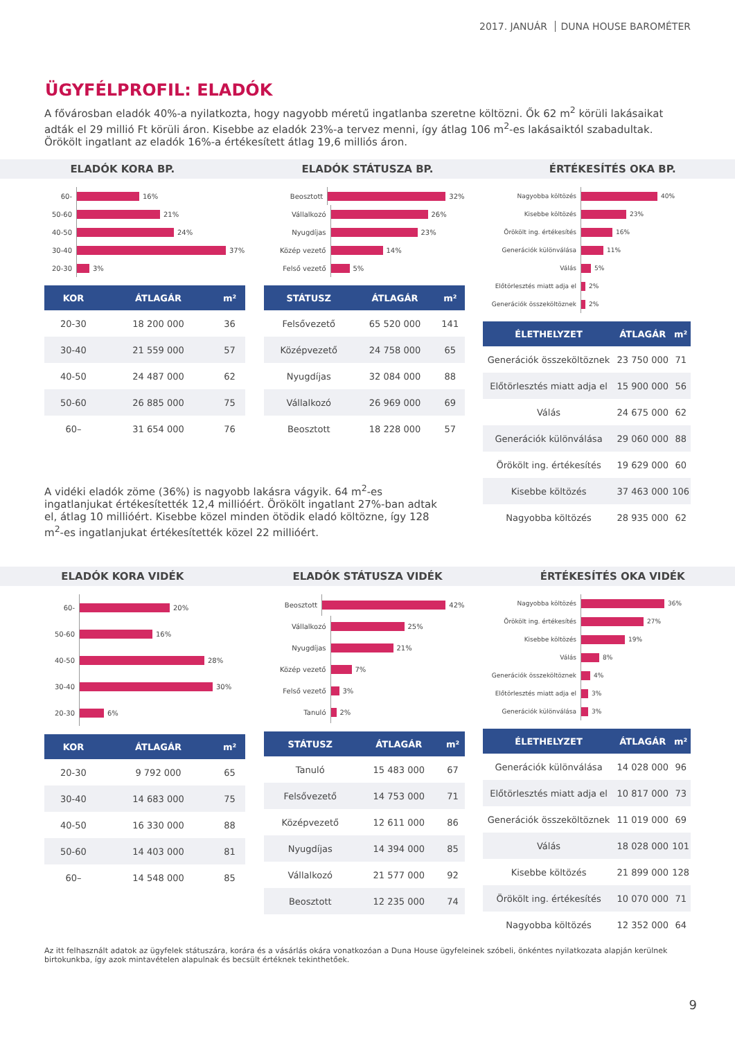2017. JANUÁR DUNA HOUSE BAROMÉTER
ÜGYFÉLPROFIL: ELADÓK
A fővárosban eladók 40%-a nyilatkozta, hogy nagyobb méretű ingatlanba szeretne költözni. Ők 62 m<sup>2</sup> körüli lakásaikat adták el 29 millió Ft körüli áron. Kisebbe az eladók 23%-a tervez menni, így átlag 106 m<sup>2</sup>-es lakásaiktól szabadultak. Örökölt ingatlant az eladók 16%-a értékesített átlag 19,6 milliós áron.
ELADÓK KORA BP. ELADÓK STÁTUSZA BP. ÉRTÉKESÍTÉS OKA BP.
60- 16%
50-60 21%
40-50 24%
30-40 37%
20-30 3%
| KOR | ÁTLAGÁR | m² |
| --- | --- | --- |
| 20-30 | 18 200 000 | 36 |
| 30-40 | 21 559 000 | 57 |
| 40-50 | 24 487 000 | 62 |
| 50-60 | 26 885 000 | 75 |
| 60– | 31 654 000 | 76 |
Beosztott 32%
Vállalkozó 26%
Nyugdíjas 23%
Közép vezető 14%
Felső vezető 5%
| STÁTUSZ | ÁTLAGÁR | m² |
| --- | --- | --- |
| Felsővezető | 65 520 000 | 141 |
| Középvezető | 24 758 000 | 65 |
| Nyugdíjas | 32 084 000 | 88 |
| Vállalkozó | 26 969 000 | 69 |
| Beosztott | 18 228 000 | 57 |
Nagyobba költözés 40%
Kisebbe költözés 23%
Örökölt ing. értékesítés 16%
Generációk különválása 11%
Válás 5%
Előtörlesztés miatt adja el 2%
Generációk összeköltöznek 2%
| ÉLETHELYZET | ÁTLAGÁR | m² |
| --- | --- | --- |
| Generációk összeköltöznek | 23 750 000 | 71 |
| Előtörlesztés miatt adja el | 15 900 000 | 56 |
| Válás | 24 675 000 | 62 |
| Generációk különválása | 29 060 000 | 88 |
| Örökölt ing. értékesítés | 19 629 000 | 60 |
| Kisebbe költözés | 37 463 000 | 106 |
| Nagyobba költözés | 28 935 000 | 62 |
A vidéki eladók zöme (36%) is nagyobb lakásra vágyik. 64 m<sup>2</sup>-es ingatlanjukat értékesítették 12,4 millióért. Örökölt ingatlant 27%-ban adtak el, átlag 10 millióért. Kisebbe közel minden ötödik eladó költözne, így 128 m<sup>2</sup>-es ingatlanjukat értékesítették közel 22 millióért.
ELADÓK KORA VIDÉK ELADÓK STÁTUSZA VIDÉK ÉRTÉKESÍTÉS OKA VIDÉK
60- 20%
50-60 16%
40-50 28%
30-40 30%
20-30 6%
| KOR | ÁTLAGÁR | m² |
| --- | --- | --- |
| 20-30 | 9 792 000 | 65 |
| 30-40 | 14 683 000 | 75 |
| 40-50 | 16 330 000 | 88 |
| 50-60 | 14 403 000 | 81 |
| 60– | 14 548 000 | 85 |
Beosztott 42%
Vállalkozó 25%
Nyugdíjas 21%
Közép vezető 7%
Felső vezető 3%
Tanuló 2%
| STÁTUSZ | ÁTLAGÁR | m² |
| --- | --- | --- |
| Tanuló | 15 483 000 | 67 |
| Felsővezető | 14 753 000 | 71 |
| Középvezető | 12 611 000 | 86 |
| Nyugdíjas | 14 394 000 | 85 |
| Vállalkozó | 21 577 000 | 92 |
| Beosztott | 12 235 000 | 74 |
Nagyobba költözés 36%
Örökölt ing. értékesítés 27%
Kisebbe költözés 19%
Válás 8%
Generációk összeköltöznek 4%
Előtörlesztés miatt adja el 3%
Generációk különválása 3%
| ÉLETHELYZET | ÁTLAGÁR | m² |
| --- | --- | --- |
| Generációk különválása | 14 028 000 | 96 |
| Előtörlesztés miatt adja el | 10 817 000 | 73 |
| Generációk összeköltöznek | 11 019 000 | 69 |
| Válás | 18 028 000 | 101 |
| Kisebbe költözés | 21 899 000 | 128 |
| Örökölt ing. értékesítés | 10 070 000 | 71 |
| Nagyobba költözés | 12 352 000 | 64 |
Az itt felhasznált adatok az ügyfelek státuszára, korára és a vásárlás okára vonatkozóan a Duna House ügyfeleinek szóbeli, önkéntes nyilatkozata alapján kerülnek birtokunkba, így azok mintavételen alapulnak és becsült értéknek tekinthetőek.
9